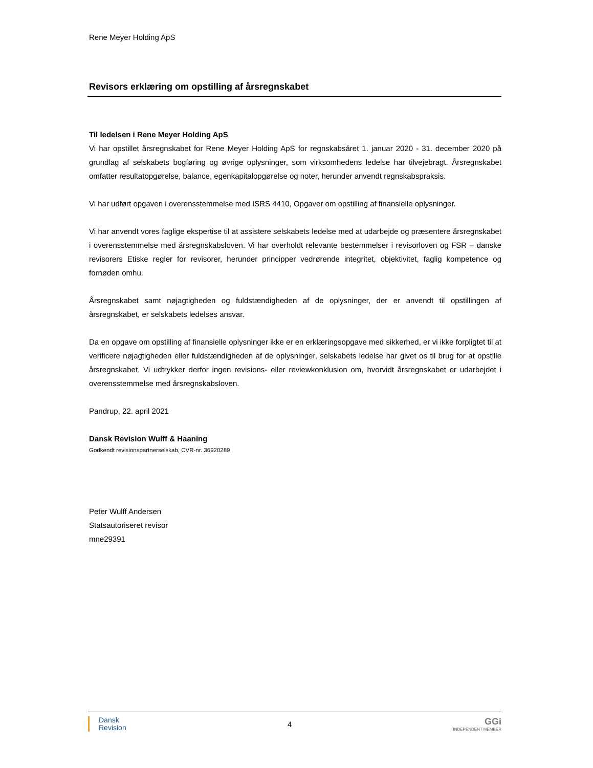Rene Meyer Holding ApS
Revisors erklæring om opstilling af årsregnskabet
Til ledelsen i Rene Meyer Holding ApS
Vi har opstillet årsregnskabet for Rene Meyer Holding ApS for regnskabsåret 1. januar 2020 - 31. december 2020 på grundlag af selskabets bogføring og øvrige oplysninger, som virksomhedens ledelse har tilvejebragt. Årsregnskabet omfatter resultatopgørelse, balance, egenkapitalopgørelse og noter, herunder anvendt regnskabspraksis.
Vi har udført opgaven i overensstemmelse med ISRS 4410, Opgaver om opstilling af finansielle oplysninger.
Vi har anvendt vores faglige ekspertise til at assistere selskabets ledelse med at udarbejde og præsentere årsregnskabet i overensstemmelse med årsregnskabsloven. Vi har overholdt relevante bestemmelser i revisorloven og FSR – danske revisorers Etiske regler for revisorer, herunder principper vedrørende integritet, objektivitet, faglig kompetence og fornøden omhu.
Årsregnskabet samt nøjagtigheden og fuldstændigheden af de oplysninger, der er anvendt til opstillingen af årsregnskabet, er selskabets ledelses ansvar.
Da en opgave om opstilling af finansielle oplysninger ikke er en erklæringsopgave med sikkerhed, er vi ikke forpligtet til at verificere nøjagtigheden eller fuldstændigheden af de oplysninger, selskabets ledelse har givet os til brug for at opstille årsregnskabet. Vi udtrykker derfor ingen revisions- eller reviewkonklusion om, hvorvidt årsregnskabet er udarbejdet i overensstemmelse med årsregnskabsloven.
Pandrup, 22. april 2021
Dansk Revision Wulff & Haaning
Godkendt revisionspartnerselskab, CVR-nr. 36920289
Peter Wulff Andersen
Statsautoriseret revisor
mne29391
Dansk
Revision
4
GGi
INDEPENDENT MEMBER